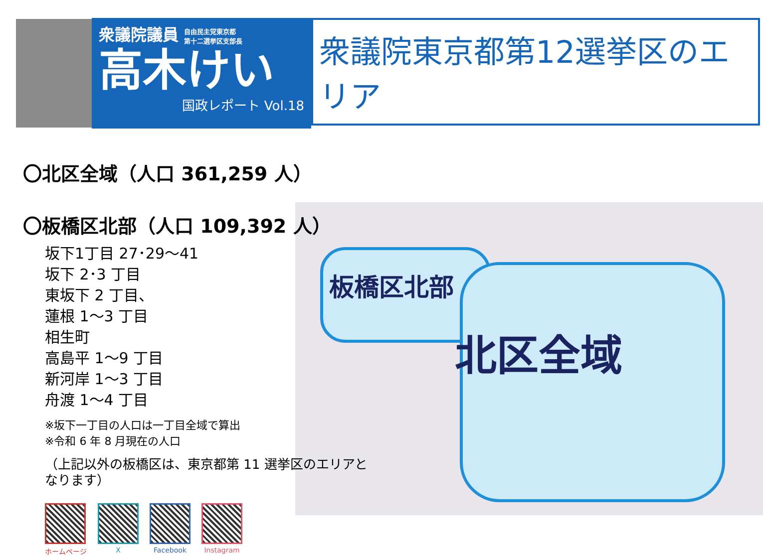衆議院議員 自由民主党東京都
第十二選挙区支部長
高木けい
国政レポート Vol.18
衆議院東京都第12選挙区のエリア
板橋区北部
北区全域
〇北区全域（人口 361,259 人）
〇板橋区北部（人口 109,392 人）
坂下1丁目 27･29～41
坂下 2･3 丁目
東坂下 2 丁目、
蓮根 1～3 丁目
相生町
高島平 1～9 丁目
新河岸 1～3 丁目
舟渡 1～4 丁目
※坂下一丁目の人口は一丁目全域で算出
※令和 6 年 8 月現在の人口
（上記以外の板橋区は、東京都第 11 選挙区のエリアとなります）
ホームページ X Facebook Instagram